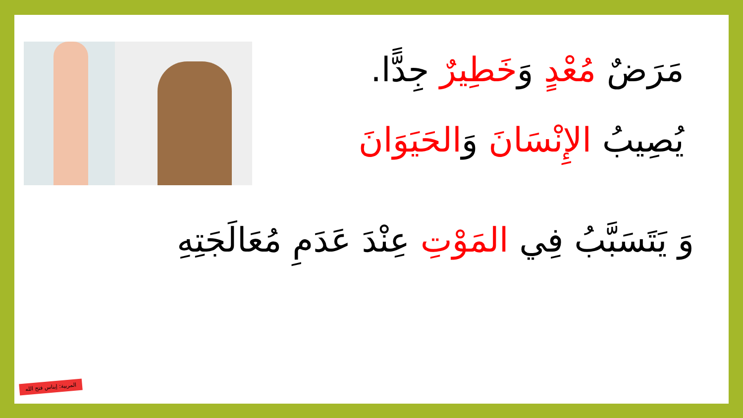مَرَضٌ مُعْدٍ وَخَطِيرٌ جِدًّا.
يُصِيبُ الإِنْسَانَ وَالحَيَوَانَ
وَ يَتَسَبَّبُ فِي المَوْتِ عِنْدَ عَدَمِ مُعَالَجَتِهِ
المربية: إيناس فتح الله